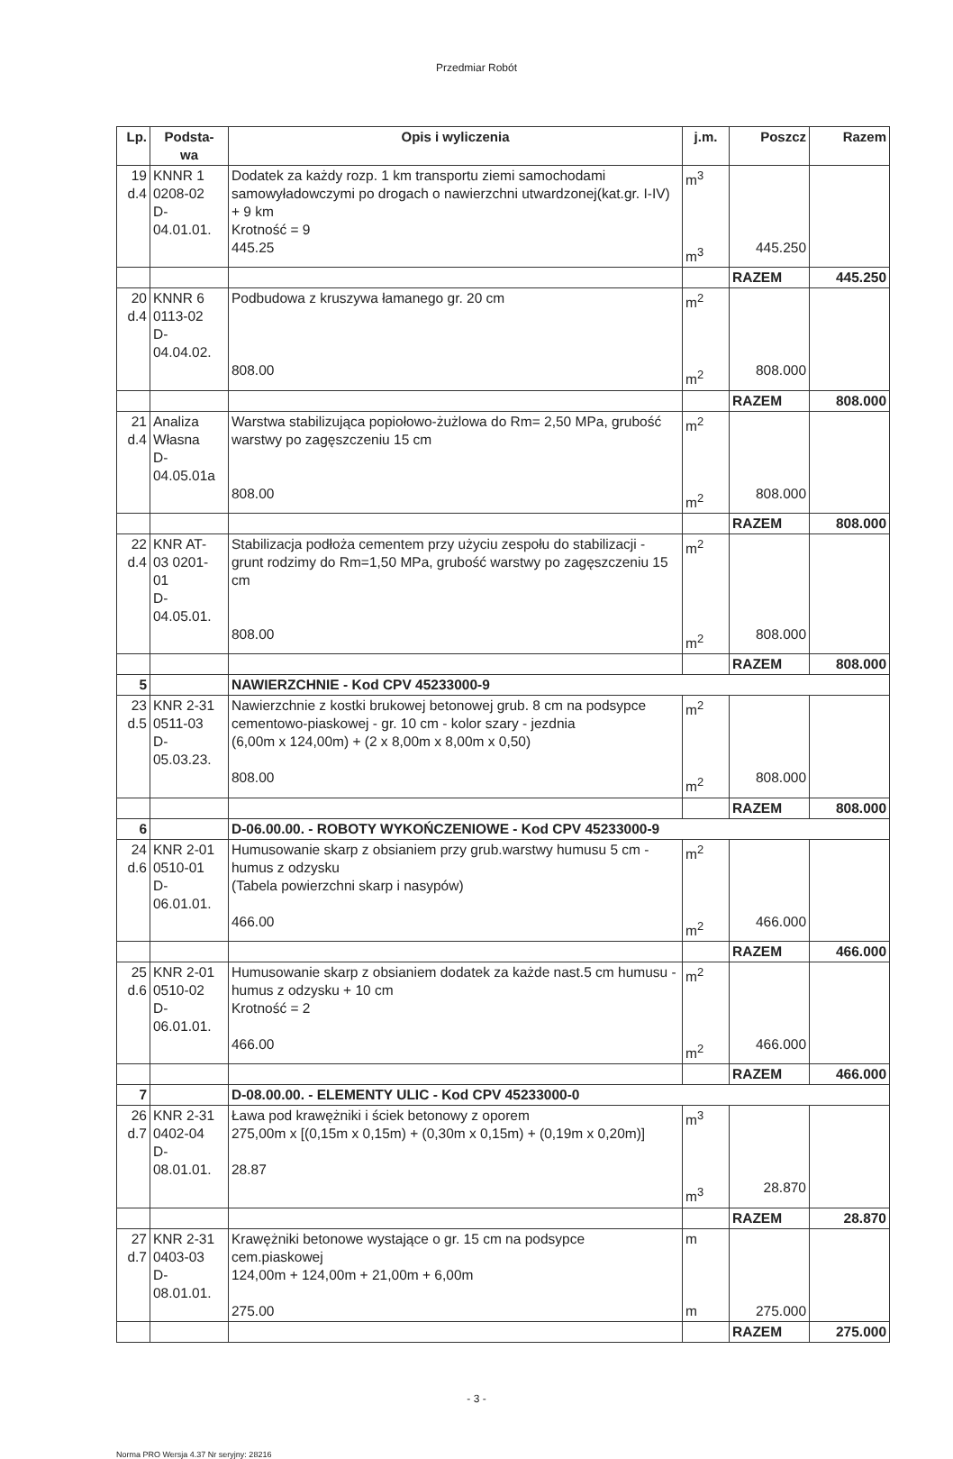Przedmiar Robót
| Lp. | Podsta- wa | Opis i wyliczenia | j.m. | Poszcz | Razem |
| --- | --- | --- | --- | --- | --- |
| 19 d.4 | KNNR 1 0208-02 D- 04.01.01. | Dodatek za każdy rozp. 1 km transportu ziemi samochodami samowyładowczymi po drogach o nawierzchni utwardzonej(kat.gr. I-IV) + 9 km Krotność = 9 445.25 | m<sup>3</sup> m<sup>3</sup> | 445.250 | |
| | | | | RAZEM | 445.250 |
| 20 d.4 | KNNR 6 0113-02 D- 04.04.02. | Podbudowa z kruszywa łamanego gr. 20 cm 808.00 | m<sup>2</sup> m<sup>2</sup> | 808.000 | |
| | | | | RAZEM | 808.000 |
| 21 d.4 | Analiza Własna D- 04.05.01a | Warstwa stabilizująca popiołowo-żużlowa do Rm= 2,50 MPa, grubość warstwy po zagęszczeniu 15 cm 808.00 | m<sup>2</sup> m<sup>2</sup> | 808.000 | |
| | | | | RAZEM | 808.000 |
| 22 d.4 | KNR AT- 03 0201- 01 D- 04.05.01. | Stabilizacja podłoża cementem przy użyciu zespołu do stabilizacji - grunt rodzimy do Rm=1,50 MPa, grubość warstwy po zagęszczeniu 15 cm 808.00 | m<sup>2</sup> m<sup>2</sup> | 808.000 | |
| | | | | RAZEM | 808.000 |
| 5 | | NAWIERZCHNIE - Kod CPV 45233000-9 | | | |
| 23 d.5 | KNR 2-31 0511-03 D- 05.03.23. | Nawierzchnie z kostki brukowej betonowej grub. 8 cm na podsypce cementowo-piaskowej - gr. 10 cm - kolor szary - jezdnia (6,00m x 124,00m) + (2 x 8,00m x 8,00m x 0,50) 808.00 | m<sup>2</sup> m<sup>2</sup> | 808.000 | |
| | | | | RAZEM | 808.000 |
| 6 | | D-06.00.00. - ROBOTY WYKOŃCZENIOWE - Kod CPV 45233000-9 | | | |
| 24 d.6 | KNR 2-01 0510-01 D- 06.01.01. | Humusowanie skarp z obsianiem przy grub.warstwy humusu 5 cm - humus z odzysku (Tabela powierzchni skarp i nasypów) 466.00 | m<sup>2</sup> m<sup>2</sup> | 466.000 | |
| | | | | RAZEM | 466.000 |
| 25 d.6 | KNR 2-01 0510-02 D- 06.01.01. | Humusowanie skarp z obsianiem dodatek za każde nast.5 cm humusu - humus z odzysku + 10 cm Krotność = 2 466.00 | m<sup>2</sup> m<sup>2</sup> | 466.000 | |
| | | | | RAZEM | 466.000 |
| 7 | | D-08.00.00. - ELEMENTY ULIC - Kod CPV 45233000-0 | | | |
| 26 d.7 | KNR 2-31 0402-04 D- 08.01.01. | Ława pod krawężniki i ściek betonowy z oporem 275,00m x [(0,15m x 0,15m) + (0,30m x 0,15m) + (0,19m x 0,20m)] 28.87 | m<sup>3</sup> m<sup>3</sup> | 28.870 | |
| | | | | RAZEM | 28.870 |
| 27 d.7 | KNR 2-31 0403-03 D- 08.01.01. | Krawężniki betonowe wystające o gr. 15 cm na podsypce cem.piaskowej 124,00m + 124,00m + 21,00m + 6,00m 275.00 | m m | 275.000 | |
| | | | | RAZEM | 275.000 |
- 3 -
Norma PRO Wersja 4.37 Nr seryjny: 28216